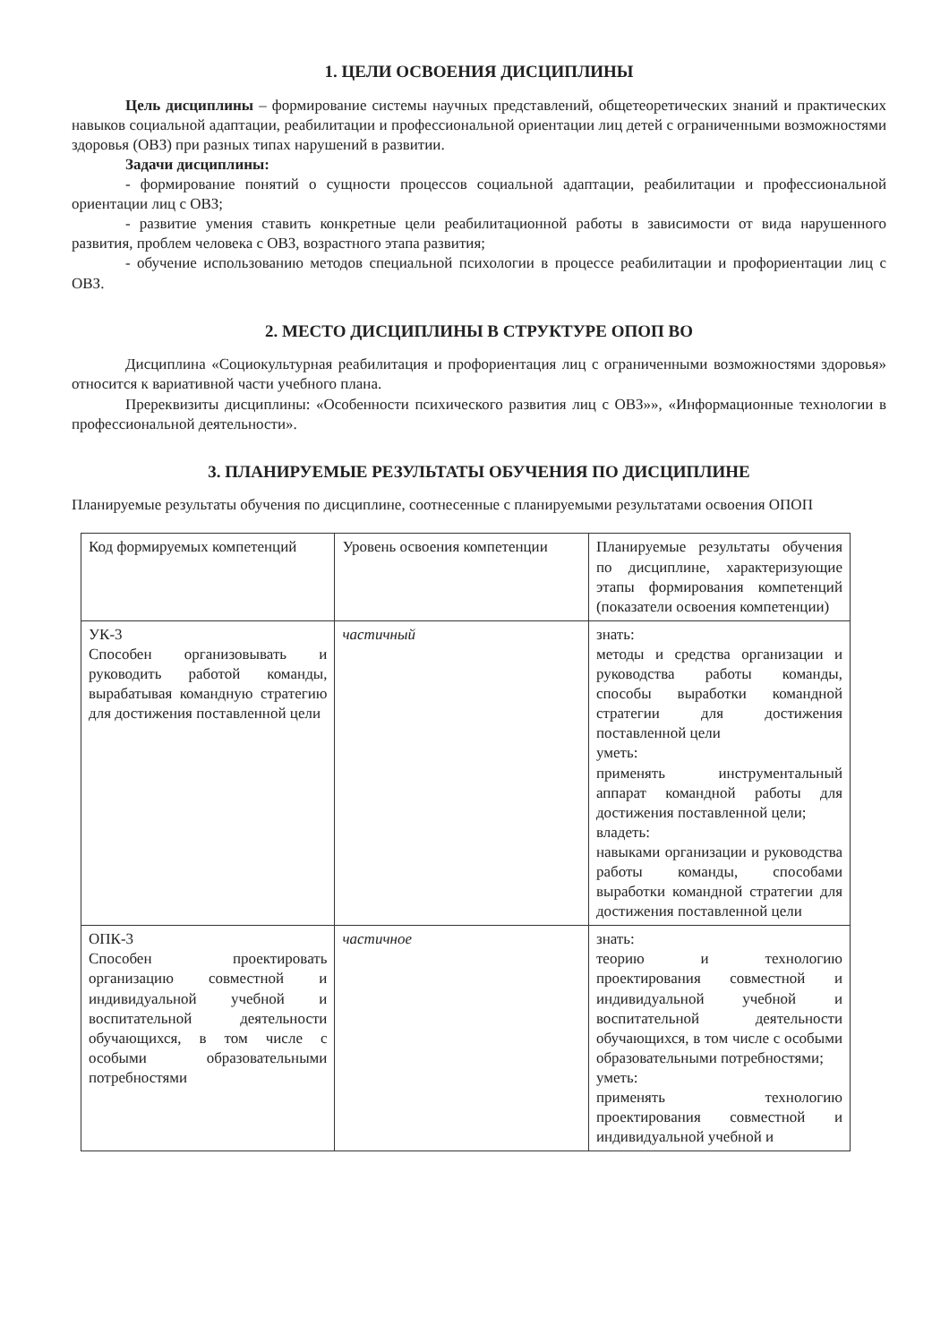1. ЦЕЛИ ОСВОЕНИЯ ДИСЦИПЛИНЫ
Цель дисциплины – формирование системы научных представлений, общетеоретических знаний и практических навыков социальной адаптации, реабилитации и профессиональной ориентации лиц детей с ограниченными возможностями здоровья (ОВЗ) при разных типах нарушений в развитии.
Задачи дисциплины:
- формирование понятий о сущности процессов социальной адаптации, реабилитации и профессиональной ориентации лиц с ОВЗ;
- развитие умения ставить конкретные цели реабилитационной работы в зависимости от вида нарушенного развития, проблем человека с ОВЗ, возрастного этапа развития;
- обучение использованию методов специальной психологии в процессе реабилитации и профориентации лиц с ОВЗ.
2. МЕСТО ДИСЦИПЛИНЫ В СТРУКТУРЕ ОПОП ВО
Дисциплина «Социокультурная реабилитация и профориентация лиц с ограниченными возможностями здоровья» относится к вариативной части учебного плана.
Пререквизиты дисциплины: «Особенности психического развития лиц с ОВЗ»», «Информационные технологии в профессиональной деятельности».
3. ПЛАНИРУЕМЫЕ РЕЗУЛЬТАТЫ ОБУЧЕНИЯ ПО ДИСЦИПЛИНЕ
Планируемые результаты обучения по дисциплине, соотнесенные с планируемыми результатами освоения ОПОП
| Код формируемых компетенций | Уровень освоения компетенции | Планируемые результаты обучения по дисциплине, характеризующие этапы формирования компетенций (показатели освоения компетенции) |
| УК-3 Способен организовывать и руководить работой команды, вырабатывая командную стратегию для достижения поставленной цели | частичный | знать: методы и средства организации и руководства работы команды, способы выработки командной стратегии для достижения поставленной цели уметь: применять инструментальный аппарат командной работы для достижения поставленной цели; владеть: навыками организации и руководства работы команды, способами выработки командной стратегии для достижения поставленной цели |
| ОПК-3 Способен проектировать организацию совместной и индивидуальной учебной и воспитательной деятельности обучающихся, в том числе с особыми образовательными потребностями | частичное | знать: теорию и технологию проектирования совместной и индивидуальной учебной и воспитательной деятельности обучающихся, в том числе с особыми образовательными потребностями; уметь: применять технологию проектирования совместной и индивидуальной учебной и |